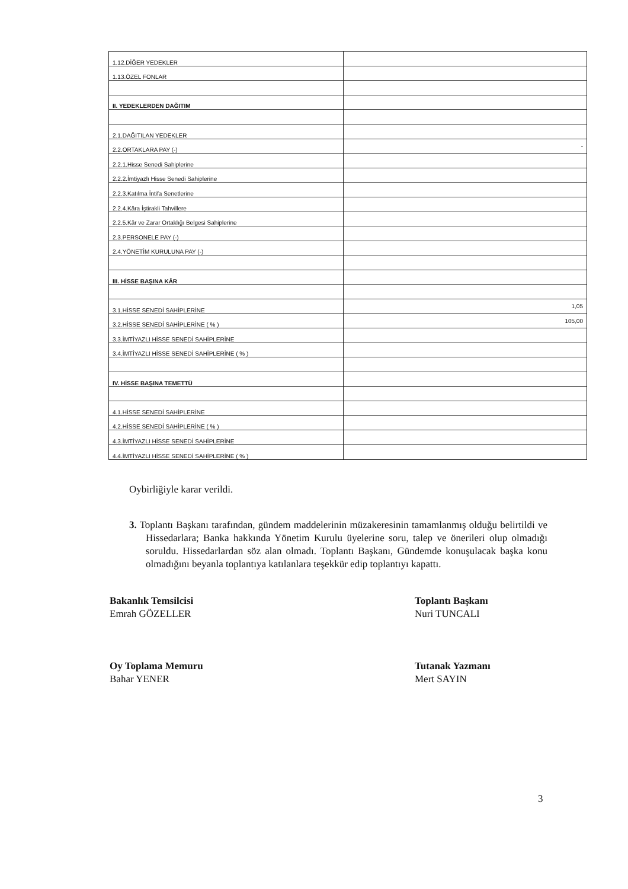| 1.12.DİĞER YEDEKLER | |
| 1.13.ÖZEL FONLAR | |
| II. YEDEKLERDEN DAĞITIM | |
| 2.1.DAĞITILAN YEDEKLER | |
| 2.2.ORTAKLARA PAY (-) | - |
| 2.2.1.Hisse Senedi Sahiplerine | |
| 2.2.2.İmtiyazlı Hisse Senedi Sahiplerine | |
| 2.2.3.Katılma İntifa Senetlerine | |
| 2.2.4.Kâra İştirakli Tahvillere | |
| 2.2.5.Kâr ve Zarar Ortaklığı Belgesi Sahiplerine | |
| 2.3.PERSONELE PAY (-) | |
| 2.4.YÖNETİM KURULUNA PAY (-) | |
| III. HİSSE BAŞINA KÂR | |
| 3.1.HİSSE SENEDİ SAHİPLERİNE | 1,05 |
| 3.2.HİSSE SENEDİ SAHİPLERİNE ( % ) | 105,00 |
| 3.3.İMTİYAZLI HİSSE SENEDİ SAHİPLERİNE | |
| 3.4.İMTİYAZLI HİSSE SENEDİ SAHİPLERİNE ( % ) | |
| IV. HİSSE BAŞINA TEMETTÜ | |
| 4.1.HİSSE SENEDİ SAHİPLERİNE | |
| 4.2.HİSSE SENEDİ SAHİPLERİNE ( % ) | |
| 4.3.İMTİYAZLI HİSSE SENEDİ SAHİPLERİNE | |
| 4.4.İMTİYAZLI HİSSE SENEDİ SAHİPLERİNE ( % ) | |
Oybirliğiyle karar verildi.
3. Toplantı Başkanı tarafından, gündem maddelerinin müzakeresinin tamamlanmış olduğu belirtildi ve Hissedarlara; Banka hakkında Yönetim Kurulu üyelerine soru, talep ve önerileri olup olmadığı soruldu. Hissedarlardan söz alan olmadı. Toplantı Başkanı, Gündemde konuşulacak başka konu olmadığını beyanla toplantıya katılanlara teşekkür edip toplantıyı kapattı.
Bakanlık Temsilcisi
Emrah GÖZELLER
Toplantı Başkanı
Nuri TUNCALI
Oy Toplama Memuru
Bahar YENER
Tutanak Yazmanı
Mert SAYIN
3